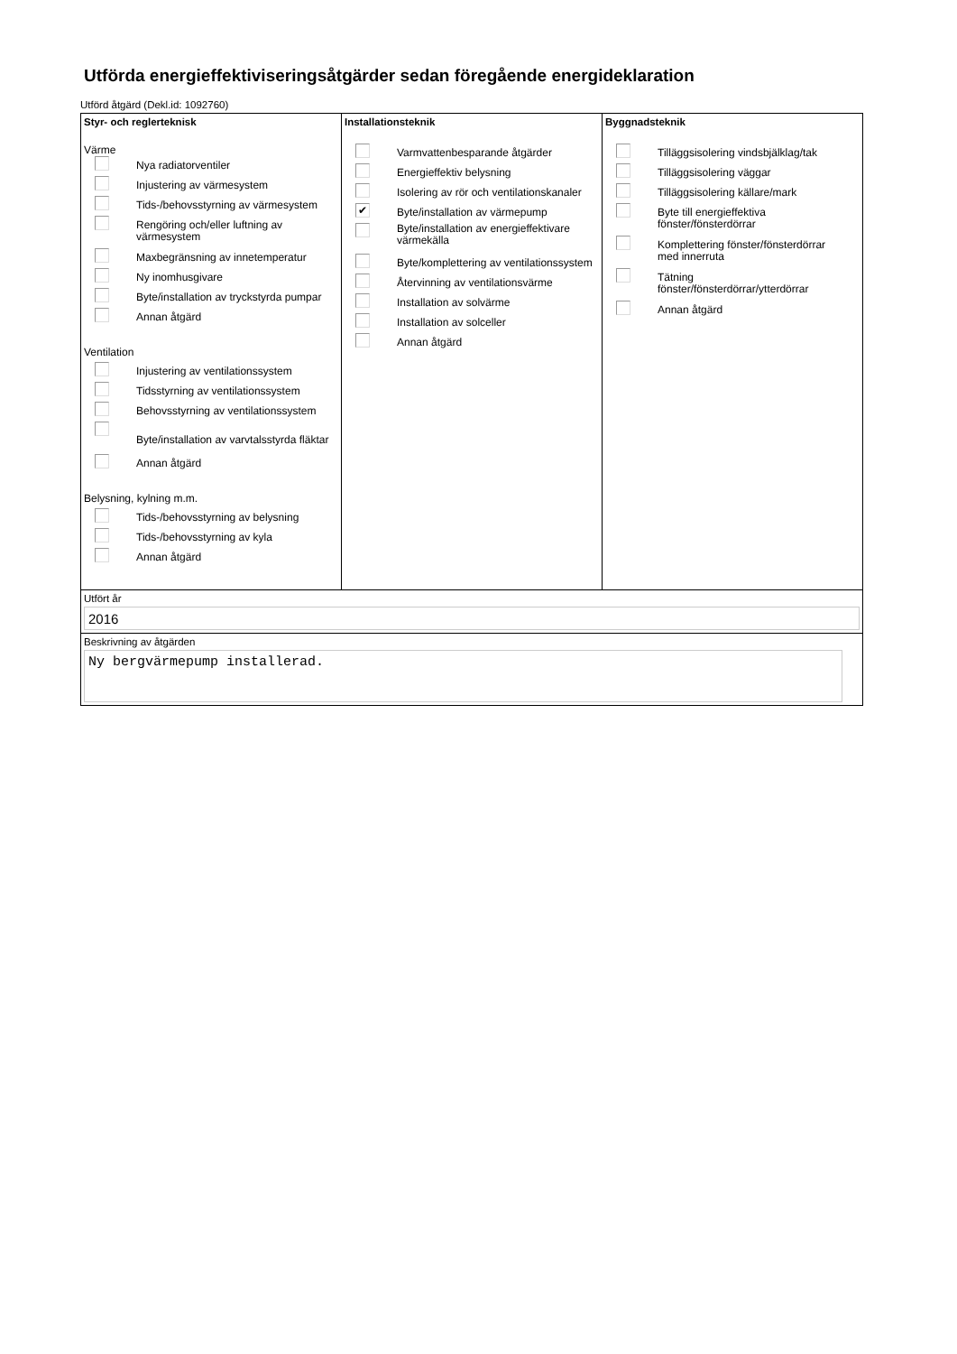Utförda energieffektiviseringsåtgärder sedan föregående energideklaration
Utförd åtgärd (Dekl.id: 1092760)
Styr- och reglerteknisk
Värme
Nya radiatorventiler
Injustering av värmesystem
Tids-/behovsstyrning av värmesystem
Rengöring och/eller luftning av
värmesystem
Maxbegränsning av innetemperatur
Ny inomhusgivare
Byte/installation av tryckstyrda pumpar
Annan åtgärd
Ventilation
Injustering av ventilationssystem
Tidsstyrning av ventilationssystem
Behovsstyrning av ventilationssystem
Byte/installation av varvtalsstyrda fläktar
Annan åtgärd
Belysning, kylning m.m.
Tids-/behovsstyrning av belysning
Tids-/behovsstyrning av kyla
Annan åtgärd
Installationsteknik
Varmvattenbesparande åtgärder
Energieffektiv belysning
Isolering av rör och ventilationskanaler
✔ Byte/installation av värmepump
Byte/installation av energieffektivare
värmekälla
Byte/komplettering av ventilationssystem
Återvinning av ventilationsvärme
Installation av solvärme
Installation av solceller
Annan åtgärd
Byggnadsteknik
Tilläggsisolering vindsbjälklag/tak
Tilläggsisolering väggar
Tilläggsisolering källare/mark
Byte till energieffektiva
fönster/fönsterdörrar
Komplettering fönster/fönsterdörrar
med innerruta
Tätning
fönster/fönsterdörrar/ytterdörrar
Annan åtgärd
Utfört år
2016
Beskrivning av åtgärden
Ny bergvärmepump installerad.